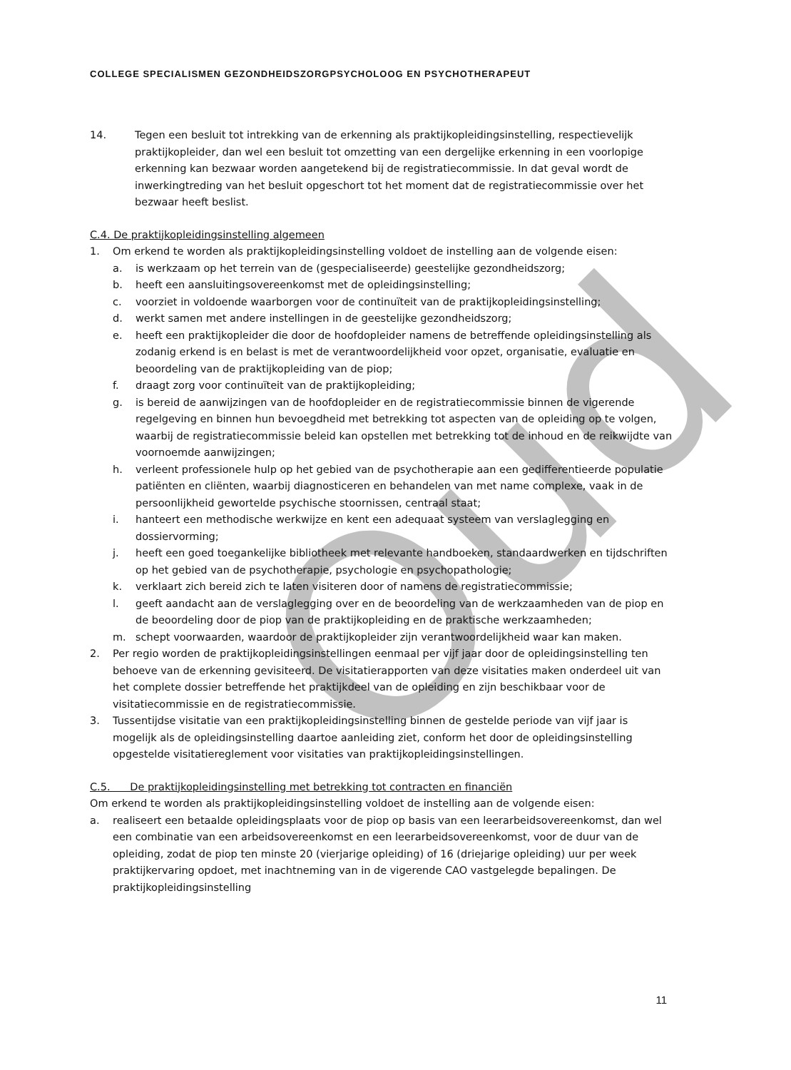Oud
COLLEGE SPECIALISMEN GEZONDHEIDSZORGPSYCHOLOOG EN PSYCHOTHERAPEUT
14. Tegen een besluit tot intrekking van de erkenning als praktijkopleidingsinstelling, respectievelijk praktijkopleider, dan wel een besluit tot omzetting van een dergelijke erkenning in een voorlopige erkenning kan bezwaar worden aangetekend bij de registratiecommissie. In dat geval wordt de inwerkingtreding van het besluit opgeschort tot het moment dat de registratiecommissie over het bezwaar heeft beslist.
C.4. De praktijkopleidingsinstelling algemeen
1. Om erkend te worden als praktijkopleidingsinstelling voldoet de instelling aan de volgende eisen:
a. is werkzaam op het terrein van de (gespecialiseerde) geestelijke gezondheidszorg;
b. heeft een aansluitingsovereenkomst met de opleidingsinstelling;
c. voorziet in voldoende waarborgen voor de continuïteit van de praktijkopleidingsinstelling;
d. werkt samen met andere instellingen in de geestelijke gezondheidszorg;
e. heeft een praktijkopleider die door de hoofdopleider namens de betreffende opleidingsinstelling als zodanig erkend is en belast is met de verantwoordelijkheid voor opzet, organisatie, evaluatie en beoordeling van de praktijkopleiding van de piop;
f. draagt zorg voor continuïteit van de praktijkopleiding;
g. is bereid de aanwijzingen van de hoofdopleider en de registratiecommissie binnen de vigerende regelgeving en binnen hun bevoegdheid met betrekking tot aspecten van de opleiding op te volgen, waarbij de registratiecommissie beleid kan opstellen met betrekking tot de inhoud en de reikwijdte van voornoemde aanwijzingen;
h. verleent professionele hulp op het gebied van de psychotherapie aan een gedifferentieerde populatie patiënten en cliënten, waarbij diagnosticeren en behandelen van met name complexe, vaak in de persoonlijkheid gewortelde psychische stoornissen, centraal staat;
i. hanteert een methodische werkwijze en kent een adequaat systeem van verslaglegging en dossiervorming;
j. heeft een goed toegankelijke bibliotheek met relevante handboeken, standaardwerken en tijdschriften op het gebied van de psychotherapie, psychologie en psychopathologie;
k. verklaart zich bereid zich te laten visiteren door of namens de registratiecommissie;
l. geeft aandacht aan de verslaglegging over en de beoordeling van de werkzaamheden van de piop en de beoordeling door de piop van de praktijkopleiding en de praktische werkzaamheden;
m. schept voorwaarden, waardoor de praktijkopleider zijn verantwoordelijkheid waar kan maken.
2. Per regio worden de praktijkopleidingsinstellingen eenmaal per vijf jaar door de opleidingsinstelling ten behoeve van de erkenning gevisiteerd. De visitatierapporten van deze visitaties maken onderdeel uit van het complete dossier betreffende het praktijkdeel van de opleiding en zijn beschikbaar voor de visitatiecommissie en de registratiecommissie.
3. Tussentijdse visitatie van een praktijkopleidingsinstelling binnen de gestelde periode van vijf jaar is mogelijk als de opleidingsinstelling daartoe aanleiding ziet, conform het door de opleidingsinstelling opgestelde visitatiereglement voor visitaties van praktijkopleidingsinstellingen.
C.5. De praktijkopleidingsinstelling met betrekking tot contracten en financiën
Om erkend te worden als praktijkopleidingsinstelling voldoet de instelling aan de volgende eisen:
a. realiseert een betaalde opleidingsplaats voor de piop op basis van een leerarbeidsovereenkomst, dan wel een combinatie van een arbeidsovereenkomst en een leerarbeidsovereenkomst, voor de duur van de opleiding, zodat de piop ten minste 20 (vierjarige opleiding) of 16 (driejarige opleiding) uur per week praktijkervaring opdoet, met inachtneming van in de vigerende CAO vastgelegde bepalingen. De praktijkopleidingsinstelling
11